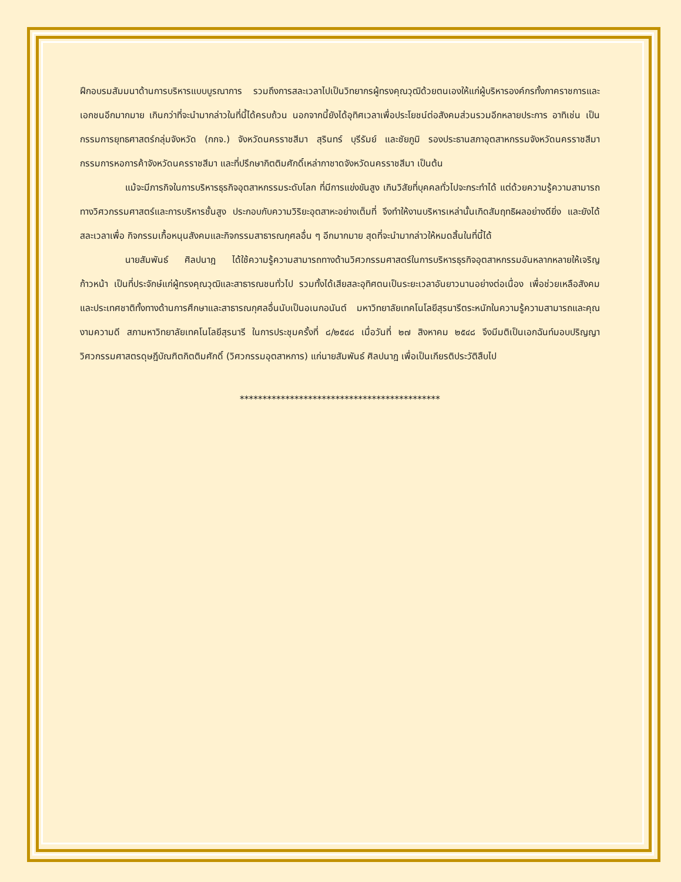ฝึกอบรมสัมมนาด้านการบริหารแบบบูรณาการ รวมถึงการสละเวลาไปเป็นวิทยากรผู้ทรงคุณวุฒิด้วยตนเองให้แก่ผู้บริหารองค์กรทั้งภาคราชการและเอกชนอีกมากมาย เกินกว่าที่จะนำมากล่าวในที่นี้ได้ครบถ้วน นอกจากนี้ยังได้อุทิศเวลาเพื่อประโยชน์ต่อสังคมส่วนรวมอีกหลายประการ อาทิเช่น เป็นกรรมการยุทธศาสตร์กลุ่มจังหวัด (กกจ.) จังหวัดนครราชสีมา สุรินทร์ บุรีรัมย์ และชัยภูมิ รองประธานสภาอุตสาหกรรมจังหวัดนครราชสีมา กรรมการหอการค้าจังหวัดนครราชสีมา และที่ปรึกษากิตติมศักดิ์เหล่ากาชาดจังหวัดนครราชสีมา เป็นต้น
แม้จะมีภารกิจในการบริหารธุรกิจอุตสาหกรรมระดับโลก ที่มีการแข่งขันสูง เกินวิสัยที่บุคคลทั่วไปจะกระทำได้ แต่ด้วยความรู้ความสามารถทางวิศวกรรมศาสตร์และการบริหารชั้นสูง ประกอบกับความวิริยะอุตสาหะอย่างเต็มที่ จึงทำให้งานบริหารเหล่านั้นเกิดสัมฤทธิผลอย่างดียิ่ง และยังได้สละเวลาเพื่อ กิจกรรมเกื้อหนุนสังคมและกิจกรรมสาธารณกุศลอื่น ๆ อีกมากมาย สุดที่จะนำมากล่าวให้หมดสิ้นในที่นี้ได้
นายสัมพันธ์ ศิลปนาฎ ได้ใช้ความรู้ความสามารถทางด้านวิศวกรรมศาสตร์ในการบริหารธุรกิจอุตสาหกรรมอันหลากหลายให้เจริญก้าวหน้า เป็นที่ประจักษ์แก่ผู้ทรงคุณวุฒิและสาธารณชนทั่วไป รวมทั้งได้เสียสละอุทิศตนเป็นระยะเวลาอันยาวนานอย่างต่อเนื่อง เพื่อช่วยเหลือสังคมและประเทศชาติทั้งทางด้านการศึกษาและสาธารณกุศลอื่นนับเป็นอเนกอนันต์ มหาวิทยาลัยเทคโนโลยีสุรนารีตระหนักในความรู้ความสามารถและคุณงามความดี สภามหาวิทยาลัยเทคโนโลยีสุรนารี ในการประชุมครั้งที่ ๘/๒๕๔๘ เมื่อวันที่ ๒๗ สิงหาคม ๒๕๔๘ จึงมีมติเป็นเอกฉันท์มอบปริญญาวิศวกรรมศาสตรดุษฎีบัณฑิตกิตติมศักดิ์ (วิศวกรรมอุตสาหการ) แก่นายสัมพันธ์ ศิลปนาฎ เพื่อเป็นเกียรติประวัติสืบไป
********************************************